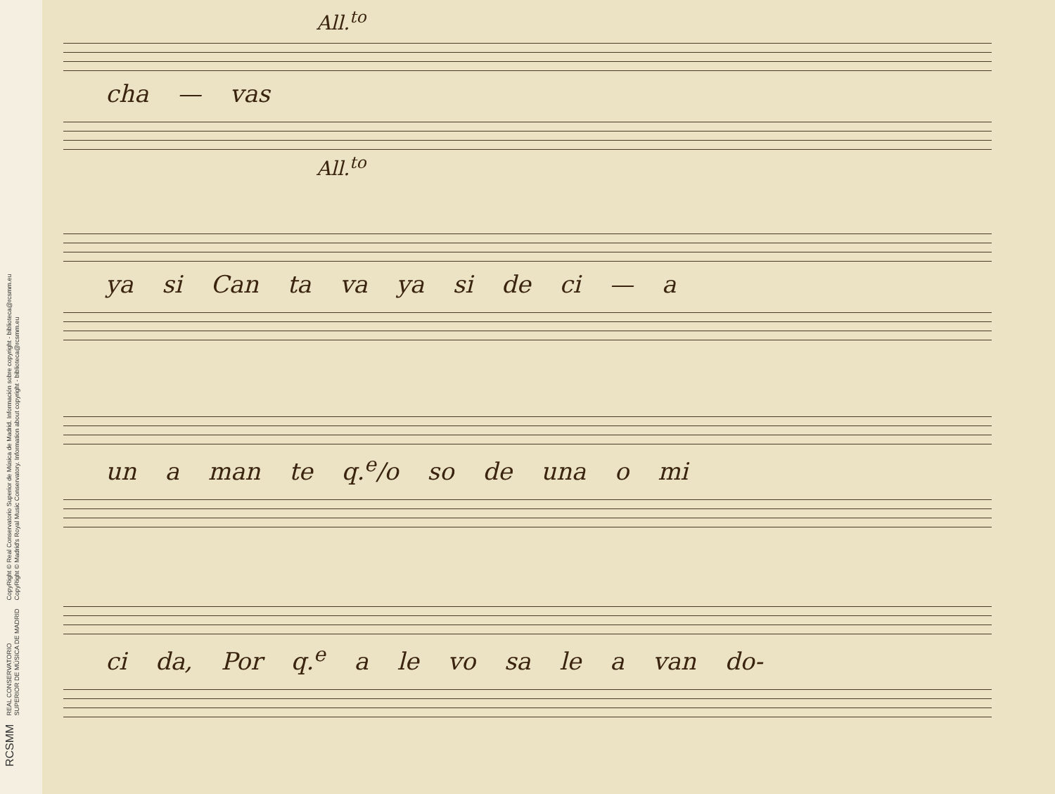RCSMM REAL CONSERVATORIO
SUPERIOR DE MÚSICA DE MADRID CopyRight © Real Conservatorio Superior de Música de Madrid. Información sobre copyright - biblioteca@rcsmm.eu
CopyRight © Madrid's Royal Music Conservatory. Information about copyright - biblioteca@rcsmm.eu
All.<sup>to</sup>
cha — vas
All.<sup>to</sup>
ya si Can ta va ya si de ci — a
un a man te q.<sup>e</sup>/o so de una o mi
ci da, Por q.<sup>e</sup> a le vo sa le a van do-